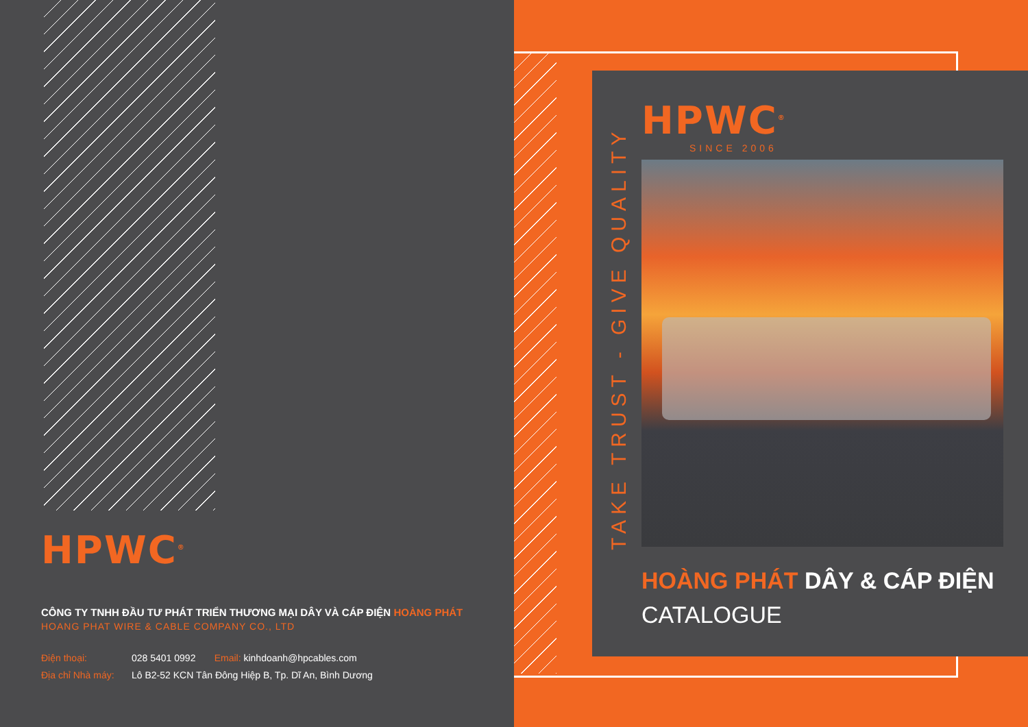HPWC<sup>®</sup>
CÔNG TY TNHH ĐẦU TƯ PHÁT TRIỂN THƯƠNG MẠI DÂY VÀ CÁP ĐIỆN HOÀNG PHÁT
HOANG PHAT WIRE & CABLE COMPANY CO., LTD
Điện thoại: 028 5401 0992 Email: kinhdoanh@hpcables.com
Địa chỉ Nhà máy: Lô B2-52 KCN Tân Đông Hiệp B, Tp. Dĩ An, Bình Dương
TAKE TRUST - GIVE QUALITY
HPWC<sup>®</sup>
SINCE 2006
HOÀNG PHÁT DÂY & CÁP ĐIỆN
CATALOGUE